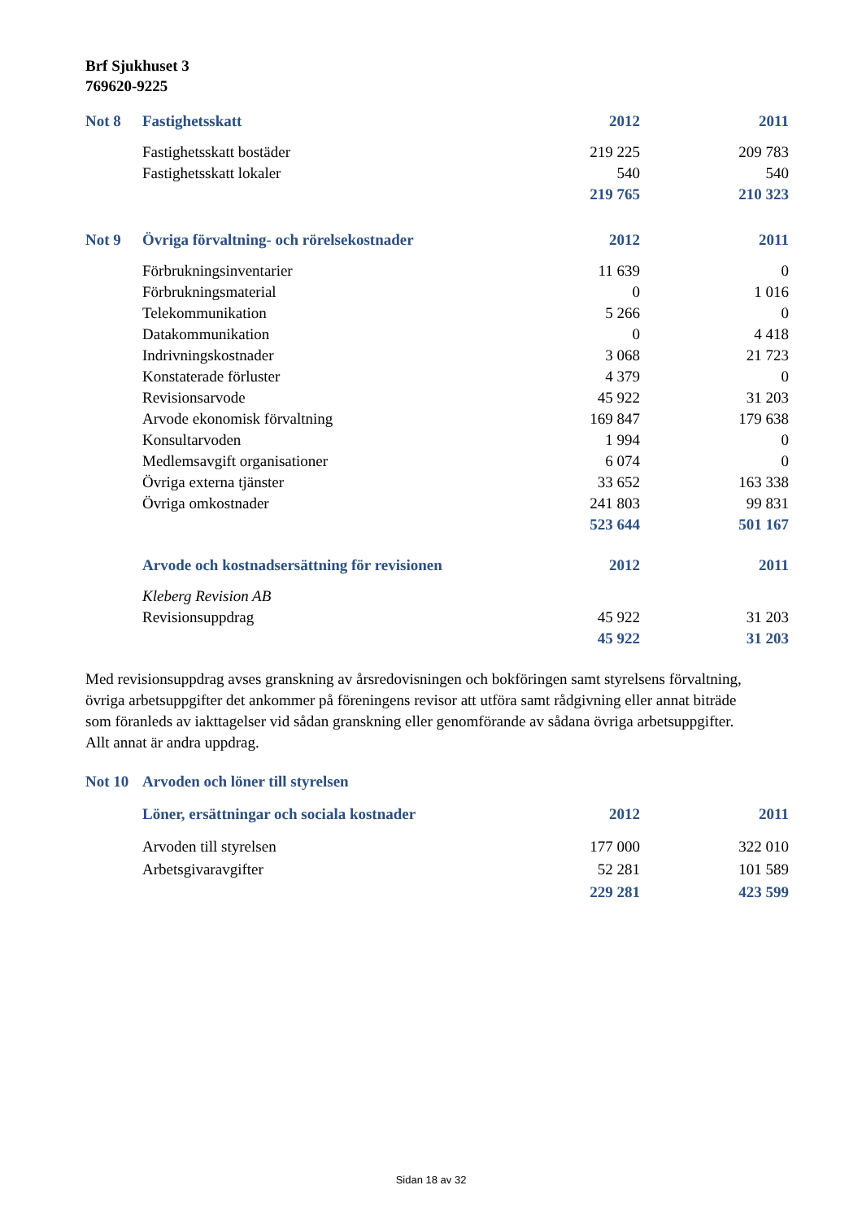Brf Sjukhuset 3
769620-9225
| Not 8 | Fastighetsskatt | 2012 | 2011 |
| | Fastighetsskatt bostäder | 219 225 | 209 783 |
| | Fastighetsskatt lokaler | 540 | 540 |
| | | 219 765 | 210 323 |
| Not 9 | Övriga förvaltning- och rörelsekostnader | 2012 | 2011 |
| | Förbrukningsinventarier | 11 639 | 0 |
| | Förbrukningsmaterial | 0 | 1 016 |
| | Telekommunikation | 5 266 | 0 |
| | Datakommunikation | 0 | 4 418 |
| | Indrivningskostnader | 3 068 | 21 723 |
| | Konstaterade förluster | 4 379 | 0 |
| | Revisionsarvode | 45 922 | 31 203 |
| | Arvode ekonomisk förvaltning | 169 847 | 179 638 |
| | Konsultarvoden | 1 994 | 0 |
| | Medlemsavgift organisationer | 6 074 | 0 |
| | Övriga externa tjänster | 33 652 | 163 338 |
| | Övriga omkostnader | 241 803 | 99 831 |
| | | 523 644 | 501 167 |
| | Arvode och kostnadsersättning för revisionen | 2012 | 2011 |
| | Kleberg Revision AB | | |
| | Revisionsuppdrag | 45 922 | 31 203 |
| | | 45 922 | 31 203 |
Med revisionsuppdrag avses granskning av årsredovisningen och bokföringen samt styrelsens förvaltning, övriga arbetsuppgifter det ankommer på föreningens revisor att utföra samt rådgivning eller annat biträde som föranleds av iakttagelser vid sådan granskning eller genomförande av sådana övriga arbetsuppgifter. Allt annat är andra uppdrag.
| Not 10 | Arvoden och löner till styrelsen | | |
| | Löner, ersättningar och sociala kostnader | 2012 | 2011 |
| | Arvoden till styrelsen | 177 000 | 322 010 |
| | Arbetsgivaravgifter | 52 281 | 101 589 |
| | | 229 281 | 423 599 |
Sidan 18 av 32